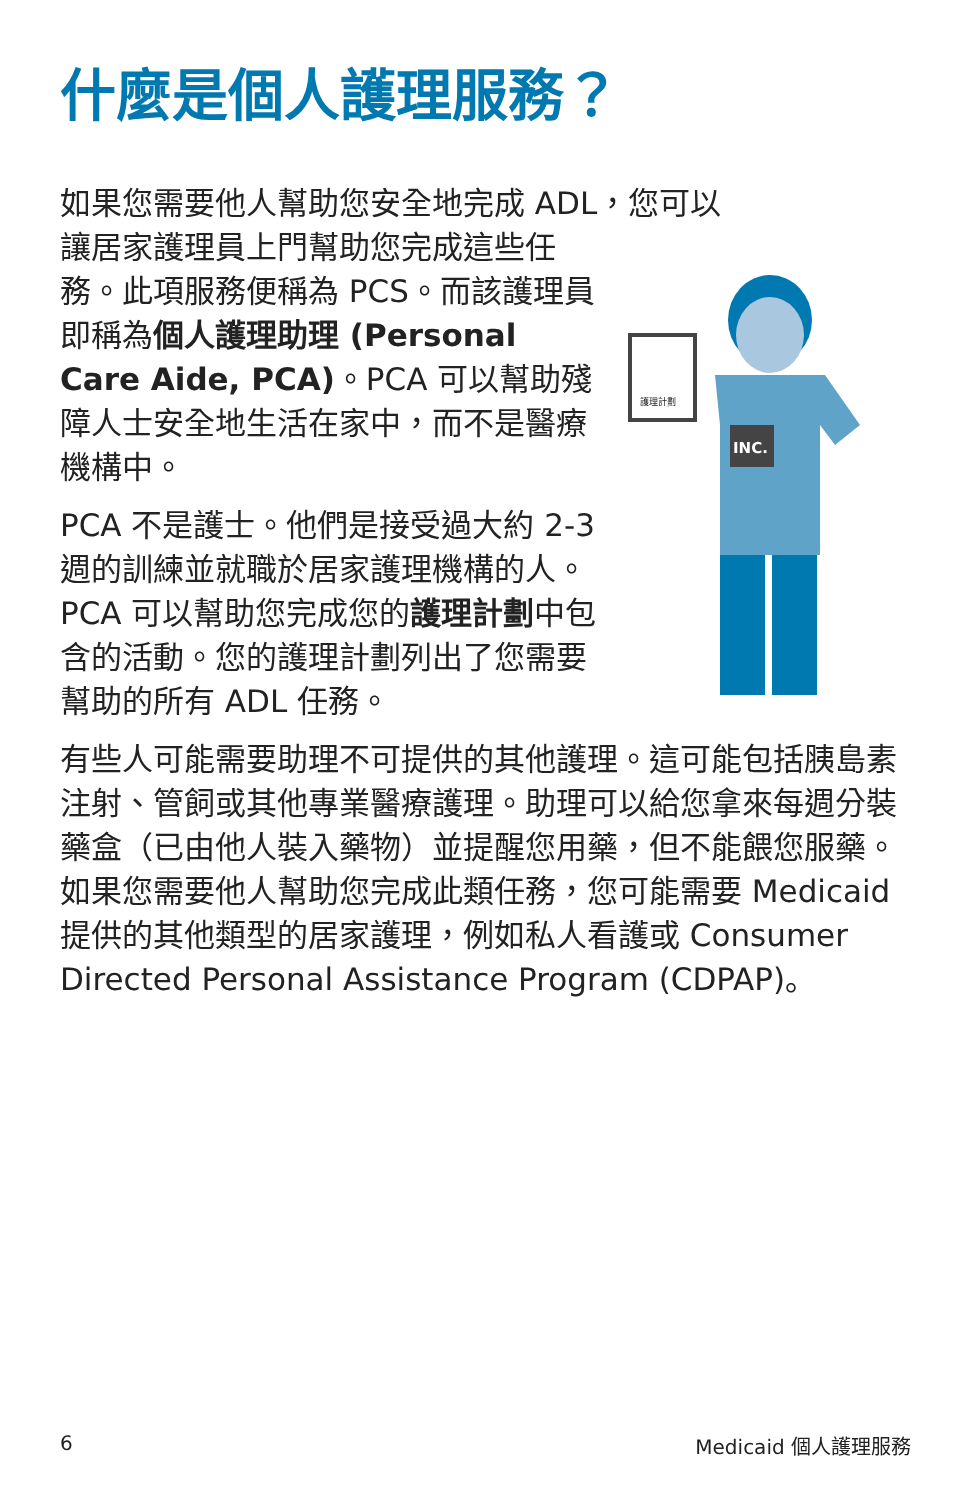什麼是個人護理服務？
如果您需要他人幫助您安全地完成 ADL，您可以
讓居家護理員上門幫助您完成這些任務。此項服務便稱為 PCS。而該護理員即稱為個人護理助理 (Personal Care Aide, PCA)。PCA 可以幫助殘障人士安全地生活在家中，而不是醫療機構中。
PCA 不是護士。他們是接受過大約 2-3 週的訓練並就職於居家護理機構的人。PCA 可以幫助您完成您的護理計劃中包含的活動。您的護理計劃列出了您需要幫助的所有 ADL 任務。
護理計劃
INC.
有些人可能需要助理不可提供的其他護理。這可能包括胰島素注射、管飼或其他專業醫療護理。助理可以給您拿來每週分裝藥盒（已由他人裝入藥物）並提醒您用藥，但不能餵您服藥。如果您需要他人幫助您完成此類任務，您可能需要 Medicaid 提供的其他類型的居家護理，例如私人看護或 Consumer Directed Personal Assistance Program (CDPAP)。
6 Medicaid 個人護理服務